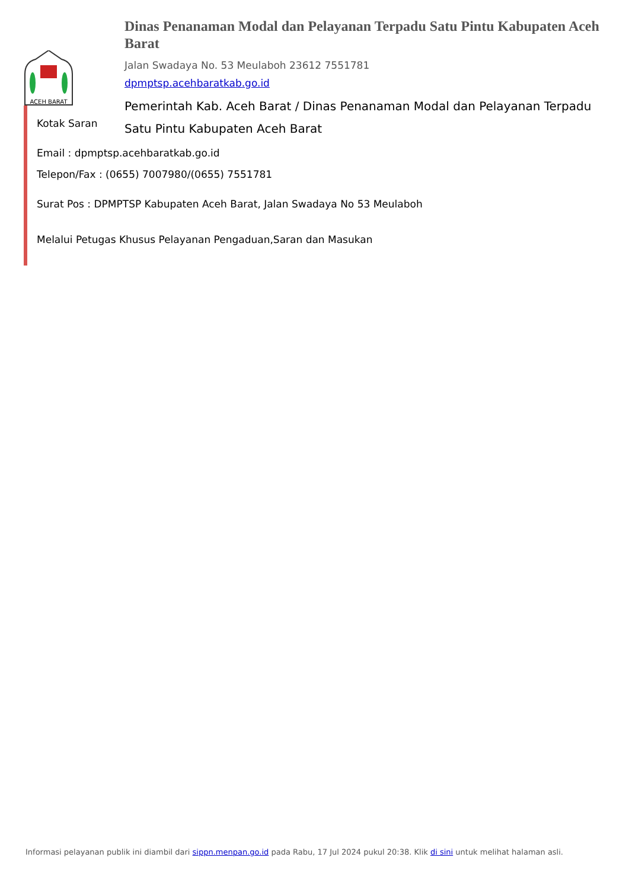ACEH BARAT
Dinas Penanaman Modal dan Pelayanan Terpadu Satu Pintu Kabupaten Aceh Barat
Jalan Swadaya No. 53 Meulaboh 23612 7551781
dpmptsp.acehbaratkab.go.id
Pemerintah Kab. Aceh Barat / Dinas Penanaman Modal dan Pelayanan Terpadu Satu Pintu Kabupaten Aceh Barat
Kotak Saran
Email : dpmptsp.acehbaratkab.go.id
Telepon/Fax : (0655) 7007980/(0655) 7551781
Surat Pos : DPMPTSP Kabupaten Aceh Barat, Jalan Swadaya No 53 Meulaboh
Melalui Petugas Khusus Pelayanan Pengaduan,Saran dan Masukan
Informasi pelayanan publik ini diambil dari sippn.menpan.go.id pada Rabu, 17 Jul 2024 pukul 20:38. Klik di sini untuk melihat halaman asli.